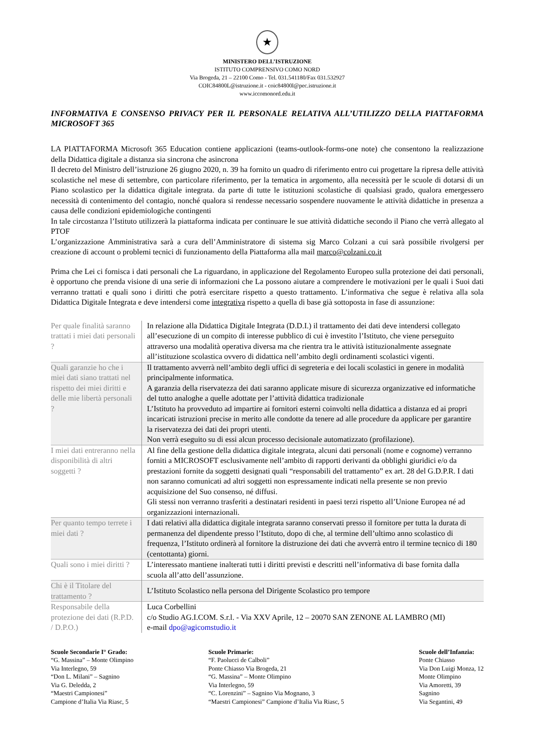★
MINISTERO DELL’ISTRUZIONE
ISTITUTO COMPRENSIVO COMO NORD
Via Brogeda, 21 – 22100 Como - Tel. 031.541180/Fax 031.532927
COIC84800L@istruzione.it - coic84800l@pec.istruzione.it
www.iccomonord.edu.it
INFORMATIVA E CONSENSO PRIVACY PER IL PERSONALE RELATIVA ALL’UTILIZZO DELLA PIATTAFORMA MICROSOFT 365
LA PIATTAFORMA Microsoft 365 Education contiene applicazioni (teams-outlook-forms-one note) che consentono la realizzazione della Didattica digitale a distanza sia sincrona che asincrona
Il decreto del Ministro dell’istruzione 26 giugno 2020, n. 39 ha fornito un quadro di riferimento entro cui progettare la ripresa delle attività scolastiche nel mese di settembre, con particolare riferimento, per la tematica in argomento, alla necessità per le scuole di dotarsi di un Piano scolastico per la didattica digitale integrata. da parte di tutte le istituzioni scolastiche di qualsiasi grado, qualora emergessero necessità di contenimento del contagio, nonché qualora si rendesse necessario sospendere nuovamente le attività didattiche in presenza a causa delle condizioni epidemiologiche contingenti
In tale circostanza l’Istituto utilizzerà la piattaforma indicata per continuare le sue attività didattiche secondo il Piano che verrà allegato al PTOF
L’organizzazione Amministrativa sarà a cura dell’Amministratore di sistema sig Marco Colzani a cui sarà possibile rivolgersi per creazione di account o problemi tecnici di funzionamento della Piattaforma alla mail marco@colzani.co.it
Prima che Lei ci fornisca i dati personali che La riguardano, in applicazione del Regolamento Europeo sulla protezione dei dati personali, è opportuno che prenda visione di una serie di informazioni che La possono aiutare a comprendere le motivazioni per le quali i Suoi dati verranno trattati e quali sono i diritti che potrà esercitare rispetto a questo trattamento. L’informativa che segue è relativa alla sola Didattica Digitale Integrata e deve intendersi come integrativa rispetto a quella di base già sottoposta in fase di assunzione:
| Per quale finalità saranno trattati i miei dati personali ? | In relazione alla Didattica Digitale Integrata (D.D.I.) il trattamento dei dati deve intendersi collegato all’esecuzione di un compito di interesse pubblico di cui è investito l’Istituto, che viene perseguito attraverso una modalità operativa diversa ma che rientra tra le attività istituzionalmente assegnate all’istituzione scolastica ovvero di didattica nell’ambito degli ordinamenti scolastici vigenti. |
| Quali garanzie ho che i miei dati siano trattati nel rispetto dei miei diritti e delle mie libertà personali ? | Il trattamento avverrà nell’ambito degli uffici di segreteria e dei locali scolastici in genere in modalità principalmente informatica. A garanzia della riservatezza dei dati saranno applicate misure di sicurezza organizzative ed informatiche del tutto analoghe a quelle adottate per l’attività didattica tradizionale L’Istituto ha provveduto ad impartire ai fornitori esterni coinvolti nella didattica a distanza ed ai propri incaricati istruzioni precise in merito alle condotte da tenere ad alle procedure da applicare per garantire la riservatezza dei dati dei propri utenti. Non verrà eseguito su di essi alcun processo decisionale automatizzato (profilazione). |
| I miei dati entreranno nella disponibilità di altri soggetti ? | Al fine della gestione della didattica digitale integrata, alcuni dati personali (nome e cognome) verranno forniti a MICROSOFT esclusivamente nell’ambito di rapporti derivanti da obblighi giuridici e/o da prestazioni fornite da soggetti designati quali “responsabili del trattamento” ex art. 28 del G.D.P.R. I dati non saranno comunicati ad altri soggetti non espressamente indicati nella presente se non previo acquisizione del Suo consenso, né diffusi. Gli stessi non verranno trasferiti a destinatari residenti in paesi terzi rispetto all’Unione Europea né ad organizzazioni internazionali. |
| Per quanto tempo terrete i miei dati ? | I dati relativi alla didattica digitale integrata saranno conservati presso il fornitore per tutta la durata di permanenza del dipendente presso l’Istituto, dopo di che, al termine dell’ultimo anno scolastico di frequenza, l’Istituto ordinerà al fornitore la distruzione dei dati che avverrà entro il termine tecnico di 180 (centottanta) giorni. |
| Quali sono i miei diritti ? | L’interessato mantiene inalterati tutti i diritti previsti e descritti nell’informativa di base fornita dalla scuola all’atto dell’assunzione. |
| Chi è il Titolare del trattamento ? | L’Istituto Scolastico nella persona del Dirigente Scolastico pro tempore |
| Responsabile della protezione dei dati (R.P.D. / D.P.O.) | Luca Corbellini c/o Studio AG.I.COM. S.r.l. - Via XXV Aprile, 12 – 20070 SAN ZENONE AL LAMBRO (MI) e-mail dpo@agicomstudio.it |
Scuole Secondarie I° Grado:
“G. Massina” – Monte Olimpino
Via Interlegno, 59
“Don L. Milani” – Sagnino
Via G. Deledda, 2
“Maestri Campionesi”
Campione d’Italia Via Riasc, 5
Scuole Primarie:
“F. Paolucci de Calboli”
Ponte Chiasso Via Brogeda, 21
“G. Massina” – Monte Olimpino
Via Interlegno, 59
“C. Lorenzini” – Sagnino Via Mognano, 3
“Maestri Campionesi” Campione d’Italia Via Riasc, 5
Scuole dell’Infanzia:
Ponte Chiasso
Via Don Luigi Monza, 12
Monte Olimpino
Via Amoretti, 39
Sagnino
Via Segantini, 49